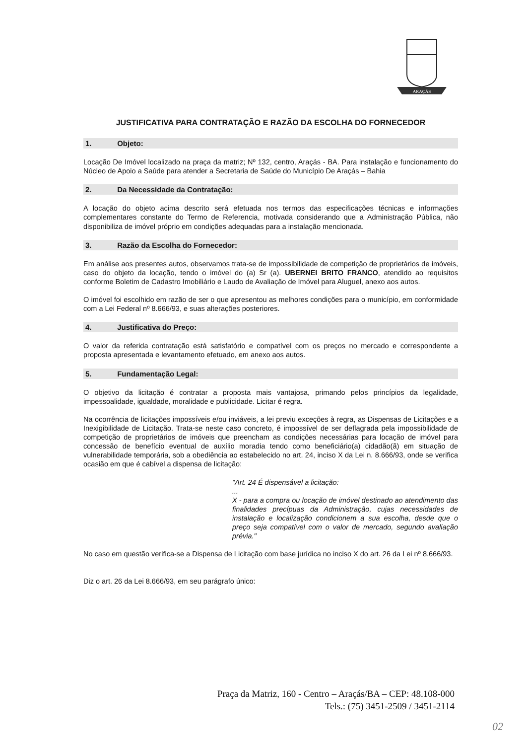ARAÇÁS
JUSTIFICATIVA PARA CONTRATAÇÃO E RAZÃO DA ESCOLHA DO FORNECEDOR
1. Objeto:
Locação De Imóvel localizado na praça da matriz; Nº 132, centro, Araçás - BA. Para instalação e funcionamento do Núcleo de Apoio a Saúde para atender a Secretaria de Saúde do Município De Araçás – Bahia
2. Da Necessidade da Contratação:
A locação do objeto acima descrito será efetuada nos termos das especificações técnicas e informações complementares constante do Termo de Referencia, motivada considerando que a Administração Pública, não disponibiliza de imóvel próprio em condições adequadas para a instalação mencionada.
3. Razão da Escolha do Fornecedor:
Em análise aos presentes autos, observamos trata-se de impossibilidade de competição de proprietários de imóveis, caso do objeto da locação, tendo o imóvel do (a) Sr (a). UBERNEI BRITO FRANCO, atendido ao requisitos conforme Boletim de Cadastro Imobiliário e Laudo de Avaliação de Imóvel para Aluguel, anexo aos autos.
O imóvel foi escolhido em razão de ser o que apresentou as melhores condições para o município, em conformidade com a Lei Federal nº 8.666/93, e suas alterações posteriores.
4. Justificativa do Preço:
O valor da referida contratação está satisfatório e compatível com os preços no mercado e correspondente a proposta apresentada e levantamento efetuado, em anexo aos autos.
5. Fundamentação Legal:
O objetivo da licitação é contratar a proposta mais vantajosa, primando pelos princípios da legalidade, impessoalidade, igualdade, moralidade e publicidade. Licitar é regra.
Na ocorrência de licitações impossíveis e/ou inviáveis, a lei previu exceções à regra, as Dispensas de Licitações e a Inexigibilidade de Licitação. Trata-se neste caso concreto, é impossível de ser deflagrada pela impossibilidade de competição de proprietários de imóveis que preencham as condições necessárias para locação de imóvel para concessão de benefício eventual de auxílio moradia tendo como beneficiário(a) cidadão(ã) em situação de vulnerabilidade temporária, sob a obediência ao estabelecido no art. 24, inciso X da Lei n. 8.666/93, onde se verifica ocasião em que é cabível a dispensa de licitação:
"Art. 24 É dispensável a licitação:
...
X - para a compra ou locação de imóvel destinado ao atendimento das finalidades precípuas da Administração, cujas necessidades de instalação e localização condicionem a sua escolha, desde que o preço seja compatível com o valor de mercado, segundo avaliação prévia."
No caso em questão verifica-se a Dispensa de Licitação com base jurídica no inciso X do art. 26 da Lei nº 8.666/93.
Diz o art. 26 da Lei 8.666/93, em seu parágrafo único:
Praça da Matriz, 160 - Centro – Araçás/BA – CEP: 48.108-000
Tels.: (75) 3451-2509 / 3451-2114
02